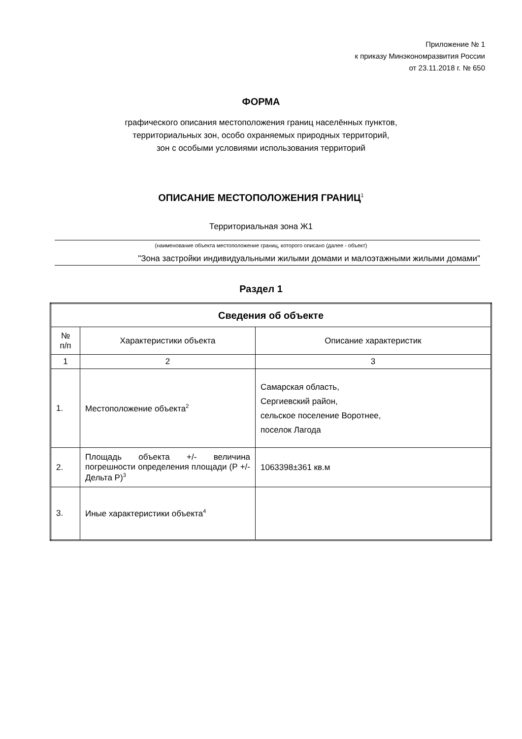Приложение № 1
к приказу Минэкономразвития России
от 23.11.2018 г. № 650
ФОРМА
графического описания местоположения границ населённых пунктов,
территориальных зон, особо охраняемых природных территорий,
зон с особыми условиями использования территорий
ОПИСАНИЕ МЕСТОПОЛОЖЕНИЯ ГРАНИЦ<sup>1</sup>
Территориальная зона Ж1
(наименование объекта местоположение границ, которого описано (далее - объект)
"Зона застройки индивидуальными жилыми домами и малоэтажными жилыми домами"
Раздел 1
| Сведения об объекте | | |
| --- | --- | --- |
| № п/п | Характеристики объекта | Описание характеристик |
| 1 | 2 | 3 |
| 1. | Местоположение объекта<sup>2</sup> | Самарская область, Сергиевский район, сельское поселение Воротнее, поселок Лагода |
| 2. | Площадь объекта +/- величина погрешности определения площади (Р +/- Дельта Р)<sup>3</sup> | 1063398±361 кв.м |
| 3. | Иные характеристики объекта<sup>4</sup> | |